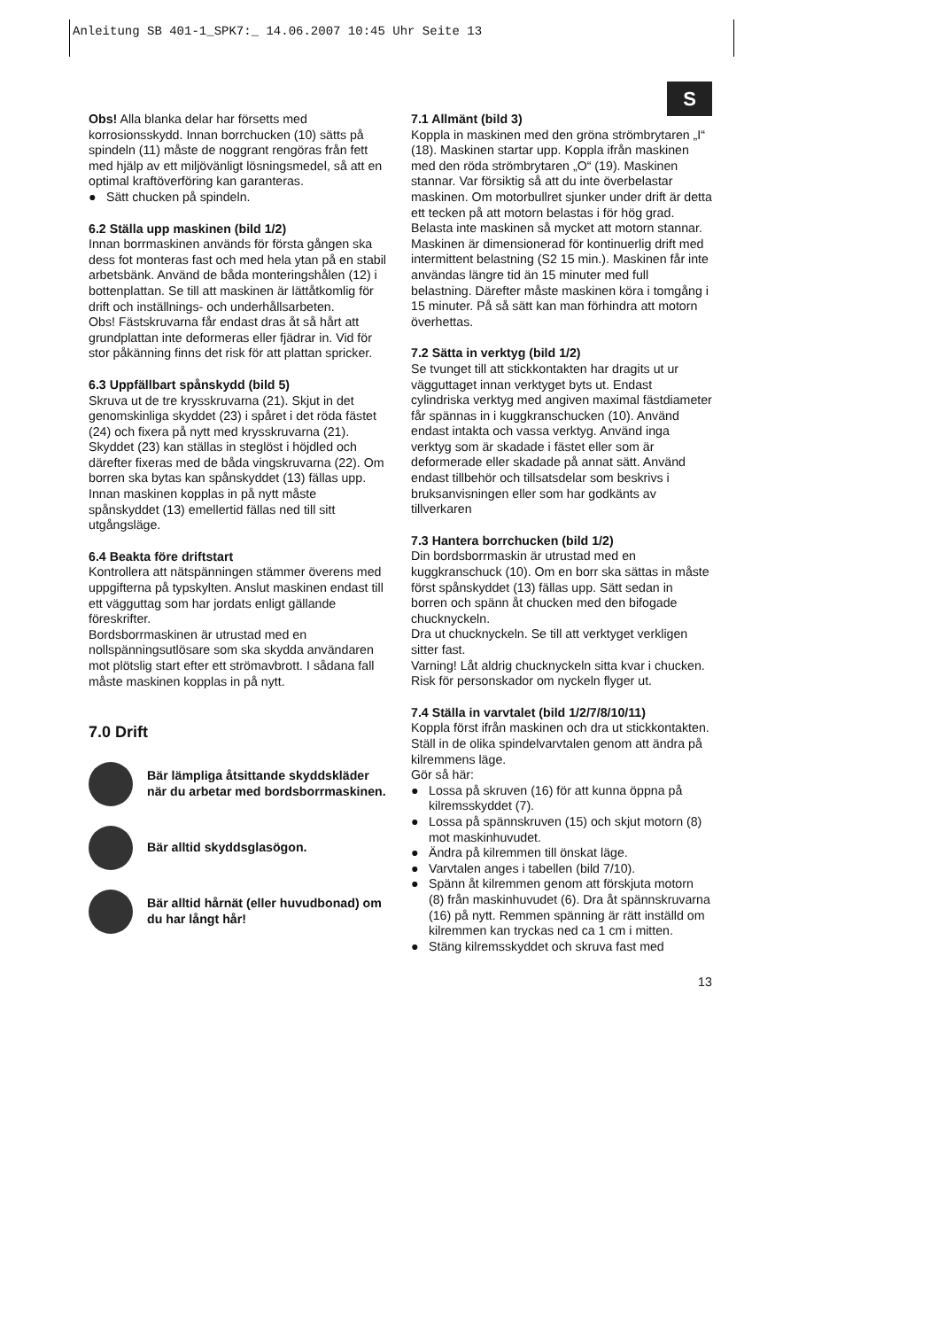Anleitung SB 401-1_SPK7:_ 14.06.2007 10:45 Uhr Seite 13
S
Obs! Alla blanka delar har försetts med korrosionsskydd. Innan borrchucken (10) sätts på spindeln (11) måste de noggrant rengöras från fett med hjälp av ett miljövänligt lösningsmedel, så att en optimal kraftöverföring kan garanteras.
● Sätt chucken på spindeln.
6.2 Ställa upp maskinen (bild 1/2)
Innan borrmaskinen används för första gången ska dess fot monteras fast och med hela ytan på en stabil arbetsbänk. Använd de båda monteringshålen (12) i bottenplattan. Se till att maskinen är lättåtkomlig för drift och inställnings- och underhållsarbeten.
Obs! Fästskruvarna får endast dras åt så hårt att grundplattan inte deformeras eller fjädrar in. Vid för stor påkänning finns det risk för att plattan spricker.
6.3 Uppfällbart spånskydd (bild 5)
Skruva ut de tre krysskruvarna (21). Skjut in det genomskinliga skyddet (23) i spåret i det röda fästet (24) och fixera på nytt med krysskruvarna (21). Skyddet (23) kan ställas in steglöst i höjdled och därefter fixeras med de båda vingskruvarna (22). Om borren ska bytas kan spånskyddet (13) fällas upp. Innan maskinen kopplas in på nytt måste spånskyddet (13) emellertid fällas ned till sitt utgångsläge.
6.4 Beakta före driftstart
Kontrollera att nätspänningen stämmer överens med uppgifterna på typskylten. Anslut maskinen endast till ett vägguttag som har jordats enligt gällande föreskrifter.
Bordsborrmaskinen är utrustad med en nollspänningsutlösare som ska skydda användaren mot plötslig start efter ett strömavbrott. I sådana fall måste maskinen kopplas in på nytt.
7.0 Drift
Bär lämpliga åtsittande skyddskläder när du arbetar med bordsborrmaskinen.
Bär alltid skyddsglasögon.
Bär alltid hårnät (eller huvudbonad) om du har långt hår!
7.1 Allmänt (bild 3)
Koppla in maskinen med den gröna strömbrytaren „I“ (18). Maskinen startar upp. Koppla ifrån maskinen med den röda strömbrytaren „O“ (19). Maskinen stannar. Var försiktig så att du inte överbelastar maskinen. Om motorbullret sjunker under drift är detta ett tecken på att motorn belastas i för hög grad. Belasta inte maskinen så mycket att motorn stannar. Maskinen är dimensionerad för kontinuerlig drift med intermittent belastning (S2 15 min.). Maskinen får inte användas längre tid än 15 minuter med full belastning. Därefter måste maskinen köra i tomgång i 15 minuter. På så sätt kan man förhindra att motorn överhettas.
7.2 Sätta in verktyg (bild 1/2)
Se tvunget till att stickkontakten har dragits ut ur vägguttaget innan verktyget byts ut. Endast cylindriska verktyg med angiven maximal fästdiameter får spännas in i kuggkranschucken (10). Använd endast intakta och vassa verktyg. Använd inga verktyg som är skadade i fästet eller som är deformerade eller skadade på annat sätt. Använd endast tillbehör och tillsatsdelar som beskrivs i bruksanvisningen eller som har godkänts av tillverkaren
7.3 Hantera borrchucken (bild 1/2)
Din bordsborrmaskin är utrustad med en kuggkranschuck (10). Om en borr ska sättas in måste först spånskyddet (13) fällas upp. Sätt sedan in borren och spänn åt chucken med den bifogade chucknyckeln.
Dra ut chucknyckeln. Se till att verktyget verkligen sitter fast.
Varning! Låt aldrig chucknyckeln sitta kvar i chucken. Risk för personskador om nyckeln flyger ut.
7.4 Ställa in varvtalet (bild 1/2/7/8/10/11)
Koppla först ifrån maskinen och dra ut stickkontakten.
Ställ in de olika spindelvarvtalen genom att ändra på kilremmens läge.
Gör så här:
● Lossa på skruven (16) för att kunna öppna på kilremsskyddet (7).
● Lossa på spännskruven (15) och skjut motorn (8) mot maskinhuvudet.
● Ändra på kilremmen till önskat läge.
● Varvtalen anges i tabellen (bild 7/10).
● Spänn åt kilremmen genom att förskjuta motorn (8) från maskinhuvudet (6). Dra åt spännskruvarna (16) på nytt. Remmen spänning är rätt inställd om kilremmen kan tryckas ned ca 1 cm i mitten.
● Stäng kilremsskyddet och skruva fast med
13